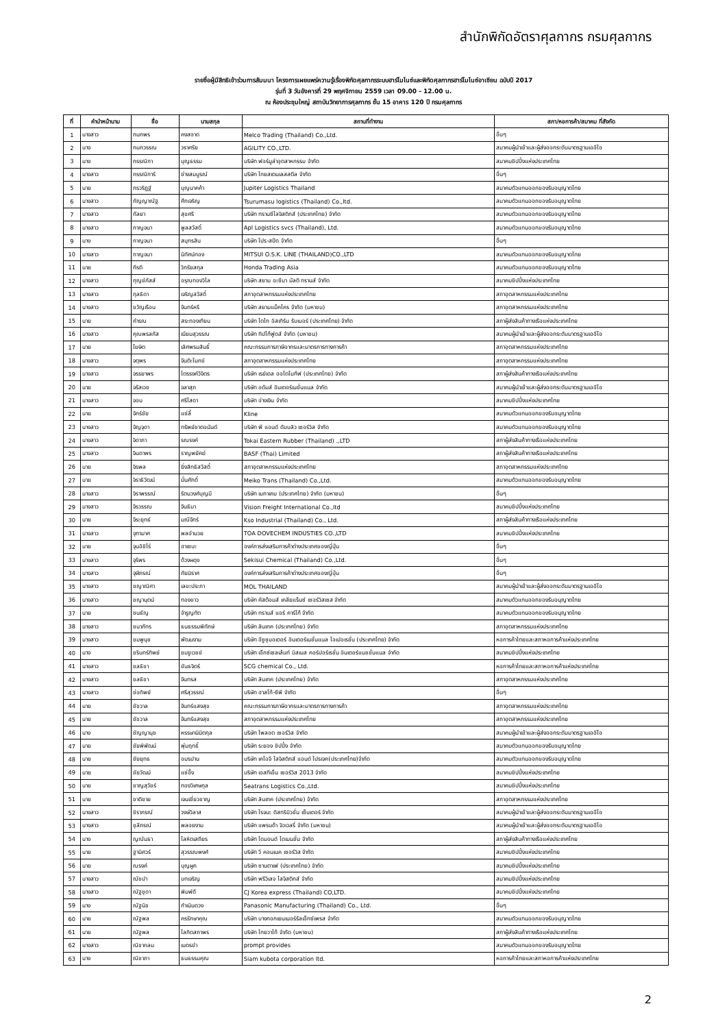สำนักพิกัดอัตราศุลกากร กรมศุลกากร
รายชื่อผู้มีสิทธิเข้าร่วมการสัมมนา โครงการเผยแพร่ความรู้เรื่องพิกัดศุลกากรระบบฮาร์โมไนซ์และพิกัดศุลกากรฮาร์โมไนซ์อาเซียน ฉบับปี 2017
รุ่นที่ 3 วันอังคารที่ 29 พฤศจิกายน 2559 เวลา 09.00 - 12.00 น.
ณ ห้องประชุมใหญ่ สถาบันวิทยาการศุลกากร ชั้น 15 อาคาร 120 ปี กรมศุลกากร
| ที่ | คำนำหน้านาม | ชื่อ | นามสกุล | สถานที่ทำงาน | สภา/หอการค้า/สมาคม ที่สังกัด |
| --- | --- | --- | --- | --- | --- |
| 1 | นางสาว | กนกพร | คงสอาด | Melco Trading (Thailand) Co.,Ltd. | อื่นๆ |
| 2 | นาง | กนกวรรณ | วราศรัย | AGILITY CO.,LTD. | สมาคมผู้นำเข้าและผู้ส่งออกระดับมาตรฐานเออีโอ |
| 3 | นาง | กรรณิกา | บุญธรรม | บริษัท ฟอร์มูล่าอุตสาหกรรม จำกัด | สมาคมชิปปิ้งแห่งประเทศไทย |
| 4 | นางสาว | กรรณิการ์ | ช่างสมบูรณ์ | บริษัท ไทยสเตนเลสสตีล จำกัด | อื่นๆ |
| 5 | นาย | กรวริฏฐ์ | บุญนาคค้า | Jupiter Logistics Thailand | สมาคมตัวแทนออกของรับอนุญาตไทย |
| 6 | นางสาว | กัญญาณัฐ | ศึกเจริญ | Tsurumasu logistics (Thailand) Co.,ltd. | สมาคมตัวแทนออกของรับอนุญาตไทย |
| 7 | นางสาว | กัลยา | สุขศรี | บริษัท ทรานซีโลจิสติกส์ (ประเทศไทย) จำกัด | สมาคมตัวแทนออกของรับอนุญาตไทย |
| 8 | นางสาว | กาญจนา | พูลสวัสดิ์ | Apl Logistics svcs (Thailand), Ltd. | สมาคมตัวแทนออกของรับอนุญาตไทย |
| 9 | นาง | กาญจนา | สมุทรสิน | บริษัท โปร-สปีด จำกัด | อื่นๆ |
| 10 | นางสาว | กาญจนา | นิทัศน์ทอง | MITSUI O.S.K. LINE (THAILAND)CO.,LTD | สมาคมตัวแทนออกของรับอนุญาตไทย |
| 11 | นาย | กีรติ | วิกรัยสกุล | Honda Trading Asia | สมาคมตัวแทนออกของรับอนุญาตไทย |
| 12 | นางสาว | กุญช์ภัสส์ | อรุณทองวิไล | บริษัท สยาม อะซีมา มัลติ ทรานส์ จำกัด | สมาคมชิปปิ้งแห่งประเทศไทย |
| 13 | นางสาว | กุลธิดา | เจริญสวัสดิ์ | สภาอุตสาหกรรมแห่งประเทศไทย | สภาอุตสาหกรรมแห่งประเทศไทย |
| 14 | นางสาว | ขวัญเรือน | จันทร์หรี | บริษัท สยามแม็คโคร จำกัด (มหาชน) | สภาอุตสาหกรรมแห่งประเทศไทย |
| 15 | นาย | คำรณ | สระทองเทียน | บริษัท โตไก อิสเทิร์น รับเบอร์ (ประเทศไทย) จำกัด | สภาผู้ส่งสินค้าทางเรือแห่งประเทศไทย |
| 16 | นางสาว | คุณพรลภัส | เนียมสุวรรณ | บริษัท ทิปโก้ฟูดส์ จำกัด (มหาชน) | สมาคมผู้นำเข้าและผู้ส่งออกระดับมาตรฐานเออีโอ |
| 17 | นาย | โฆษิต | เลิศพรมสินธิ์ | คณะกรรมการภาษีอากรและมาตรการทางการค้า | สภาอุตสาหกรรมแห่งประเทศไทย |
| 18 | นางสาว | จตุพร | จันติะโมกข์ | สภาอุตสาหกรรมแห่งประเทศไทย | สภาอุตสาหกรรมแห่งประเทศไทย |
| 19 | นางสาว | จรรยาพร | ไตรรงค์วิจิตร | บริษัท เรย์เดล ออโตโมทีฟ (ประเทศไทย) จำกัด | สภาผู้ส่งสินค้าทางเรือแห่งประเทศไทย |
| 20 | นาย | จรัสเวช | จลาสุภ | บริษัท อดัมส์ อินเตอร์เนชั่นแนล จำกัด | สมาคมผู้นำเข้าและผู้ส่งออกระดับมาตรฐานเออีโอ |
| 21 | นางสาว | จอน | ศรีโสดา | บริษัท อ่างเงิน จำกัด | สมาคมชิปปิ้งแห่งประเทศไทย |
| 22 | นาย | จักร์ชัย | แซ่ลี้ | Kline | สมาคมตัวแทนออกของรับอนุญาตไทย |
| 23 | นางสาว | จัญจุดา | ทรัพย์ชาตอนันต์ | บริษัท พี แอนด์ ดับบลิว เซอร์วิส จำกัด | สมาคมตัวแทนออกของรับอนุญาตไทย |
| 24 | นางสาว | จิดาภา | รณรงค์ | Tokai Eastern Rubber (Thailand) .,LTD | สภาผู้ส่งสินค้าทางเรือแห่งประเทศไทย |
| 25 | นางสาว | จินดาพร | ราญพยัคฆ์ | BASF (Thai) Limited | สภาผู้ส่งสินค้าทางเรือแห่งประเทศไทย |
| 26 | นาย | จิรพล | ยิ่งสิทธิสวัสดิ์ | สภาอุตสาหกรรมแห่งประเทศไทย | สภาอุตสาหกรรมแห่งประเทศไทย |
| 27 | นาย | จิราธิวัฒน์ | มั่นศักดิ์ | Meiko Trans (Thailand) Co.,Ltd. | สมาคมตัวแทนออกของรับอนุญาตไทย |
| 28 | นางสาว | จิราพรรณ์ | รัตนวงศ์บุญมี | บริษัท เมกาเคม (ประเทศไทย) จำกัด (มหาชน) | อื่นๆ |
| 29 | นางสาว | จีรวรรณ | จันธิมา | Vision Freight International Co.,ltd | สมาคมชิปปิ้งแห่งประเทศไทย |
| 30 | นาย | จีระยุทธ์ | มณีจักร์ | Kso Industrial (Thailand) Co., Ltd. | สภาผู้ส่งสินค้าทางเรือแห่งประเทศไทย |
| 31 | นางสาว | จุฑามาศ | พลอำนวย | TOA DOVECHEM INDUSTIES CO.,LTD | สมาคมชิปปิ้งแห่งประเทศไทย |
| 32 | นาย | จุนอิชิโร่ | ฮาเซบะ | องค์การส่งเสริมการค้าต่างประเทศของญี่ปุ่น | อื่นๆ |
| 33 | นางสาว | จุรีพร | ด้วงผดุง | Sekisui Chemical (Thailand) Co.,Ltd. | อื่นๆ |
| 34 | นางสาว | จุฬีภรณ์ | ภัยนิราศ | องค์การส่งเสริมการค้าต่างประเทศของญี่ปุ่น | อื่นๆ |
| 35 | นางสาว | ชญาณิศา | เลขะประภา | MOL THAILAND | สมาคมผู้นำเข้าและผู้ส่งออกระดับมาตรฐานเออีโอ |
| 36 | นางสาว | ชญานุตน์ | ทองขาว | บริษัท คัสต้อมส์ เคลียแร้นซ์ เซอร์วิสเซส จำกัด | สมาคมตัวแทนออกของรับอนุญาตไทย |
| 37 | นาย | ชนธัญ | จำรูญทัต | บริษัท ทรานส์ แอร์ คาร์โก้ จำกัด | สมาคมตัวแทนออกของรับอนุญาตไทย |
| 38 | นางสาว | ชนาภัทร | ธนธรรมพิทักษ์ | บริษัท ลินเทค (ประเทศไทย) จำกัด | สภาอุตสาหกรรมแห่งประเทศไทย |
| 39 | นางสาว | ชมพูนุช | พัฒนงาม | บริษัท อีซูซุมอเตอร์ อินเตอร์เนชั่นแนล โอเปอเรชั่น (ประเทศไทย) จำกัด | หอการค้าไทยและสภาหอการค้าแห่งประเทศไทย |
| 40 | นาง | ชรินทร์ทิพย์ | ชมชูเวชช์ | บริษัท เอ็กซ์เซลเล้นท์ บิสเนส คอร์ปอร์เรชั่น อินเตอร์แนชชั่นแนล จำกัด | สมาคมชิปปิ้งแห่งประเทศไทย |
| 41 | นางสาว | ชลธิชา | ขันธจิตร์ | SCG chemical Co., Ltd. | หอการค้าไทยและสภาหอการค้าแห่งประเทศไทย |
| 42 | นางสาว | ชลธิชา | จันทรส | บริษัท ลินเทค (ประเทศไทย) จำกัด | สภาอุตสาหกรรมแห่งประเทศไทย |
| 43 | นางสาว | ช่อทิพย์ | ศรีสุวรรณ์ | บริษัท ฮาสโก้-ซีพี จำกัด | อื่นๆ |
| 44 | นาย | ชัชวาล | จันทร์แสงสุข | คณะกรรมการภาษีอากรและมาตรการทางการค้า | สภาอุตสาหกรรมแห่งประเทศไทย |
| 45 | นาย | ชัชวาล | จันทร์แสงสุข | สภาอุตสาหกรรมแห่งประเทศไทย | สภาอุตสาหกรรมแห่งประเทศไทย |
| 46 | นาง | ชัญญานุช | หรรษานิมิตกุล | บริษัท ไพลอต เซอร์วิส จำกัด | สมาคมผู้นำเข้าและผู้ส่งออกระดับมาตรฐานเออีโอ |
| 47 | นาย | ชัยพิพัฒน์ | พุ่มฤทธิ์ | บริษัท ระยอง ชิปปิ้ง จำกัด | สมาคมตัวแทนออกของรับอนุญาตไทย |
| 48 | นาย | ชัยยุทธ | อมรปาน | บริษัท เคโอจี โลจิสติกส์ แอนด์ โปรเจค(ประเทศไทย)จำกัด | สมาคมตัวแทนออกของรับอนุญาตไทย |
| 49 | นาย | ชัยวัฒน์ | แซ่อึ้ง | บริษัท เอสทีเอ็น เซอร์วิส 2013 จำกัด | สมาคมชิปปิ้งแห่งประเทศไทย |
| 50 | นาย | ชาญสุวัชร์ | ทองวิเศษกุล | Seatrans Logistics Co.,Ltd. | สมาคมชิปปิ้งแห่งประเทศไทย |
| 51 | นาย | ชาติชาย | เจนเชี่ยวชาญ | บริษัท ลินเทค (ประเทศไทย) จำกัด | สภาอุตสาหกรรมแห่งประเทศไทย |
| 52 | นางสาว | ชิราภรณ์ | วงษ์วิลาส | บริษัท โรจนะ ดิสทริบิวชั่น เซ็นเตอร์ จำกัด | สมาคมผู้นำเข้าและผู้ส่งออกระดับมาตรฐานเออีโอ |
| 53 | นางสาว | ชุลีภรณ์ | พลอยงาม | บริษัท แพรนด้า จิวเวลรี่ จำกัด (มหาชน) | สมาคมผู้นำเข้าและผู้ส่งออกระดับมาตรฐานเออีโอ |
| 54 | นาง | ญณันธา | โลหิตเสถียร | บริษัท ไดมอนด์ ไดเมนชั่น จำกัด | สภาผู้ส่งสินค้าทางเรือแห่งประเทศไทย |
| 55 | นาย | ฐานิศวร์ | สุวรรณพงศ์ | บริษัท วี คอนเนค เซอร์วิส จำกัด | สมาคมชิปปิ้งแห่งประเทศไทย |
| 56 | นาย | ณรงค์ | บุญผูก | บริษัท ซานตาเฟ (ประเทศไทย) จำกัด | สมาคมชิปปิ้งแห่งประเทศไทย |
| 57 | นางสาว | ณัชปา | บทเจริญ | บริษัท พรีวิเลจ โลจิสติกส์ จำกัด | สมาคมชิปปิ้งแห่งประเทศไทย |
| 58 | นางสาว | ณัฐชุดา | พิมพ์ดี | CJ Korea express (Thailand) CO,LTD. | สมาคมชิปปิ้งแห่งประเทศไทย |
| 59 | นาง | ณัฐนิช | กำเนินดวง | Panasonic Manufacturing (Thailand) Co., Ltd. | อื่นๆ |
| 60 | นาย | ณัฐพล | ครรักษาคุณ | บริษัท บางกอกเยนเนอร์รัลเอ็กซ์เพรส จำกัด | สมาคมตัวแทนออกของรับอนุญาตไทย |
| 61 | นาย | ณัฐพล | โลกิตสถาพร | บริษัท ไทยวาโก้ จำกัด (มหาชน) | สภาผู้ส่งสินค้าทางเรือแห่งประเทศไทย |
| 62 | นางสาว | ณิชากลม | เนตรขำ | prompt provides | สมาคมตัวแทนออกของรับอนุญาตไทย |
| 63 | นาง | ณิชาภา | ธนธรรมคุณ | Siam kubota corporation ltd. | หอการค้าไทยและสภาหอการค้าแห่งประเทศไทย |
2